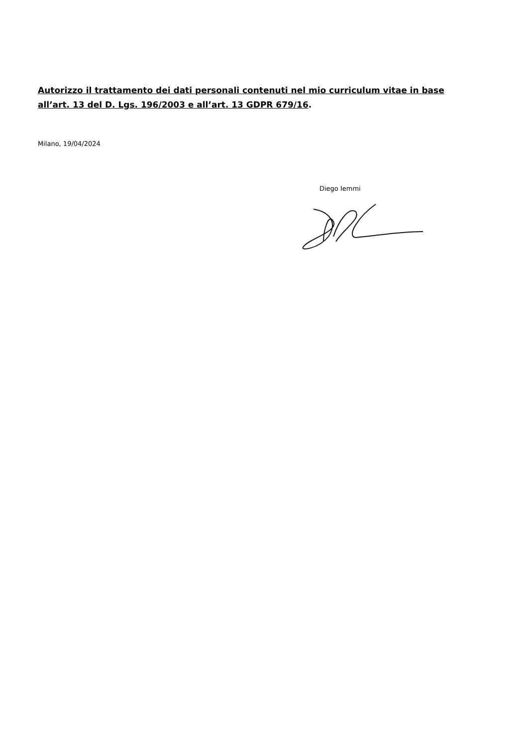Autorizzo il trattamento dei dati personali contenuti nel mio curriculum vitae in base all’art. 13 del D. Lgs. 196/2003 e all’art. 13 GDPR 679/16.
Milano, 19/04/2024
Diego Iemmi